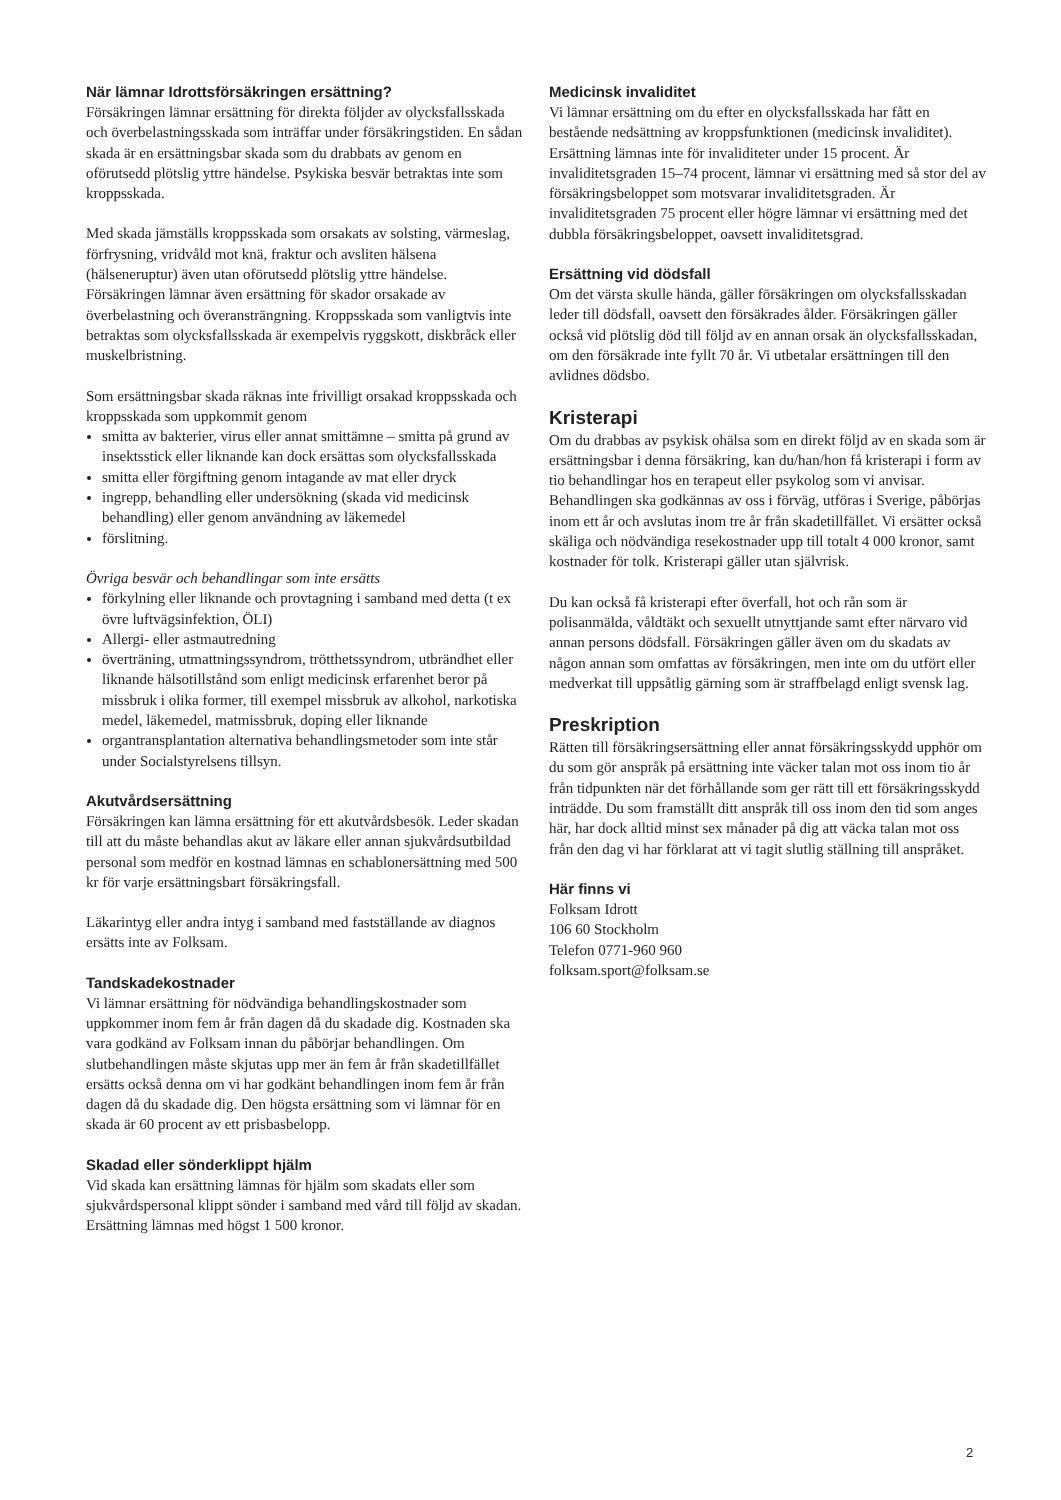När lämnar Idrottsförsäkringen ersättning?
Försäkringen lämnar ersättning för direkta följder av olycksfallsskada och överbelastningsskada som inträffar under försäkringstiden. En sådan skada är en ersättningsbar skada som du drabbats av genom en oförutsedd plötslig yttre händelse. Psykiska besvär betraktas inte som kroppsskada.
Med skada jämställs kroppsskada som orsakats av solsting, värmeslag, förfrysning, vridvåld mot knä, fraktur och avsliten hälsena (hälseneruptur) även utan oförutsedd plötslig yttre händelse. Försäkringen lämnar även ersättning för skador orsakade av överbelastning och överansträngning. Kroppsskada som vanligtvis inte betraktas som olycksfallsskada är exempelvis ryggskott, diskbråck eller muskelbristning.
Som ersättningsbar skada räknas inte frivilligt orsakad kroppsskada och kroppsskada som uppkommit genom
smitta av bakterier, virus eller annat smittämne – smitta på grund av insektsstick eller liknande kan dock ersättas som olycksfallsskada
smitta eller förgiftning genom intagande av mat eller dryck
ingrepp, behandling eller undersökning (skada vid medicinsk behandling) eller genom användning av läkemedel
förslitning.
Övriga besvär och behandlingar som inte ersätts
förkylning eller liknande och provtagning i samband med detta (t ex övre luftvägsinfektion, ÖLI)
Allergi- eller astmautredning
överträning, utmattningssyndrom, trötthetssyndrom, utbrändhet eller liknande hälsotillstånd som enligt medicinsk erfarenhet beror på missbruk i olika former, till exempel missbruk av alkohol, narkotiska medel, läkemedel, matmissbruk, doping eller liknande
organtransplantation alternativa behandlingsmetoder som inte står under Socialstyrelsens tillsyn.
Akutvårdsersättning
Försäkringen kan lämna ersättning för ett akutvårdsbesök. Leder skadan till att du måste behandlas akut av läkare eller annan sjukvårdsutbildad personal som medför en kostnad lämnas en schablonersättning med 500 kr för varje ersättningsbart försäkringsfall.
Läkarintyg eller andra intyg i samband med fastställande av diagnos ersätts inte av Folksam.
Tandskadekostnader
Vi lämnar ersättning för nödvändiga behandlingskostnader som uppkommer inom fem år från dagen då du skadade dig. Kostnaden ska vara godkänd av Folksam innan du påbörjar behandlingen. Om slutbehandlingen måste skjutas upp mer än fem år från skadetillfället ersätts också denna om vi har godkänt behandlingen inom fem år från dagen då du skadade dig. Den högsta ersättning som vi lämnar för en skada är 60 procent av ett prisbasbelopp.
Skadad eller sönderklippt hjälm
Vid skada kan ersättning lämnas för hjälm som skadats eller som sjukvårdspersonal klippt sönder i samband med vård till följd av skadan. Ersättning lämnas med högst 1 500 kronor.
Medicinsk invaliditet
Vi lämnar ersättning om du efter en olycksfallsskada har fått en bestående nedsättning av kroppsfunktionen (medicinsk invaliditet). Ersättning lämnas inte för invaliditeter under 15 procent. Är invaliditetsgraden 15–74 procent, lämnar vi ersättning med så stor del av försäkringsbeloppet som motsvarar invaliditetsgraden. Är invaliditetsgraden 75 procent eller högre lämnar vi ersättning med det dubbla försäkringsbeloppet, oavsett invaliditetsgrad.
Ersättning vid dödsfall
Om det värsta skulle hända, gäller försäkringen om olycksfallsskadan leder till dödsfall, oavsett den försäkrades ålder. Försäkringen gäller också vid plötslig död till följd av en annan orsak än olycksfallsskadan, om den försäkrade inte fyllt 70 år. Vi utbetalar ersättningen till den avlidnes dödsbo.
Kristerapi
Om du drabbas av psykisk ohälsa som en direkt följd av en skada som är ersättningsbar i denna försäkring, kan du/han/hon få kristerapi i form av tio behandlingar hos en terapeut eller psykolog som vi anvisar. Behandlingen ska godkännas av oss i förväg, utföras i Sverige, påbörjas inom ett år och avslutas inom tre år från skadetillfället. Vi ersätter också skäliga och nödvändiga resekostnader upp till totalt 4 000 kronor, samt kostnader för tolk. Kristerapi gäller utan självrisk.
Du kan också få kristerapi efter överfall, hot och rån som är polisanmälda, våldtäkt och sexuellt utnyttjande samt efter närvaro vid annan persons dödsfall. Försäkringen gäller även om du skadats av någon annan som omfattas av försäkringen, men inte om du utfört eller medverkat till uppsåtlig gärning som är straffbelagd enligt svensk lag.
Preskription
Rätten till försäkringsersättning eller annat försäkringsskydd upphör om du som gör anspråk på ersättning inte väcker talan mot oss inom tio år från tidpunkten när det förhållande som ger rätt till ett försäkringsskydd inträdde. Du som framställt ditt anspråk till oss inom den tid som anges här, har dock alltid minst sex månader på dig att väcka talan mot oss från den dag vi har förklarat att vi tagit slutlig ställning till anspråket.
Här finns vi
Folksam Idrott
106 60 Stockholm
Telefon 0771-960 960
folksam.sport@folksam.se
2